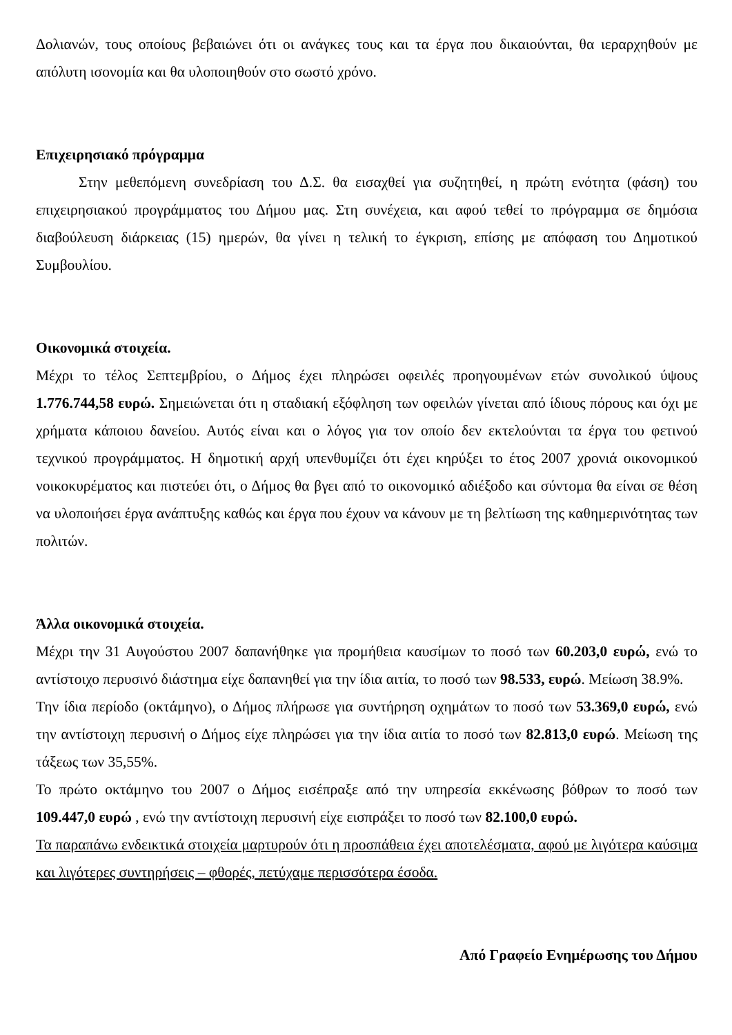Δολιανών, τους οποίους βεβαιώνει ότι οι ανάγκες τους και τα έργα που δικαιούνται, θα ιεραρχηθούν με απόλυτη ισονομία και θα υλοποιηθούν στο σωστό χρόνο.
Επιχειρησιακό πρόγραμμα
Στην μεθεπόμενη συνεδρίαση του Δ.Σ. θα εισαχθεί για συζητηθεί, η πρώτη ενότητα (φάση) του επιχειρησιακού προγράμματος του Δήμου μας. Στη συνέχεια, και αφού τεθεί το πρόγραμμα σε δημόσια διαβούλευση διάρκειας (15) ημερών, θα γίνει η τελική το έγκριση, επίσης με απόφαση του Δημοτικού Συμβουλίου.
Οικονομικά στοιχεία.
Μέχρι το τέλος Σεπτεμβρίου, ο Δήμος έχει πληρώσει οφειλές προηγουμένων ετών συνολικού ύψους 1.776.744,58 ευρώ. Σημειώνεται ότι η σταδιακή εξόφληση των οφειλών γίνεται από ίδιους πόρους και όχι με χρήματα κάποιου δανείου. Αυτός είναι και ο λόγος για τον οποίο δεν εκτελούνται τα έργα του φετινού τεχνικού προγράμματος. Η δημοτική αρχή υπενθυμίζει ότι έχει κηρύξει το έτος 2007 χρονιά οικονομικού νοικοκυρέματος και πιστεύει ότι, ο Δήμος θα βγει από το οικονομικό αδιέξοδο και σύντομα θα είναι σε θέση να υλοποιήσει έργα ανάπτυξης καθώς και έργα που έχουν να κάνουν με τη βελτίωση της καθημερινότητας των πολιτών.
Άλλα οικονομικά στοιχεία.
Μέχρι την 31 Αυγούστου 2007 δαπανήθηκε για προμήθεια καυσίμων το ποσό των 60.203,0 ευρώ, ενώ το αντίστοιχο περυσινό διάστημα είχε δαπανηθεί για την ίδια αιτία, το ποσό των 98.533, ευρώ. Μείωση 38.9%.
Την ίδια περίοδο (οκτάμηνο), ο Δήμος πλήρωσε για συντήρηση οχημάτων το ποσό των 53.369,0 ευρώ, ενώ την αντίστοιχη περυσινή ο Δήμος είχε πληρώσει για την ίδια αιτία το ποσό των 82.813,0 ευρώ. Μείωση της τάξεως των 35,55%.
Το πρώτο οκτάμηνο του 2007 ο Δήμος εισέπραξε από την υπηρεσία εκκένωσης βόθρων το ποσό των 109.447,0 ευρώ , ενώ την αντίστοιχη περυσινή είχε εισπράξει το ποσό των 82.100,0 ευρώ.
Τα παραπάνω ενδεικτικά στοιχεία μαρτυρούν ότι η προσπάθεια έχει αποτελέσματα, αφού με λιγότερα καύσιμα και λιγότερες συντηρήσεις – φθορές, πετύχαμε περισσότερα έσοδα.
Από Γραφείο Ενημέρωσης του Δήμου